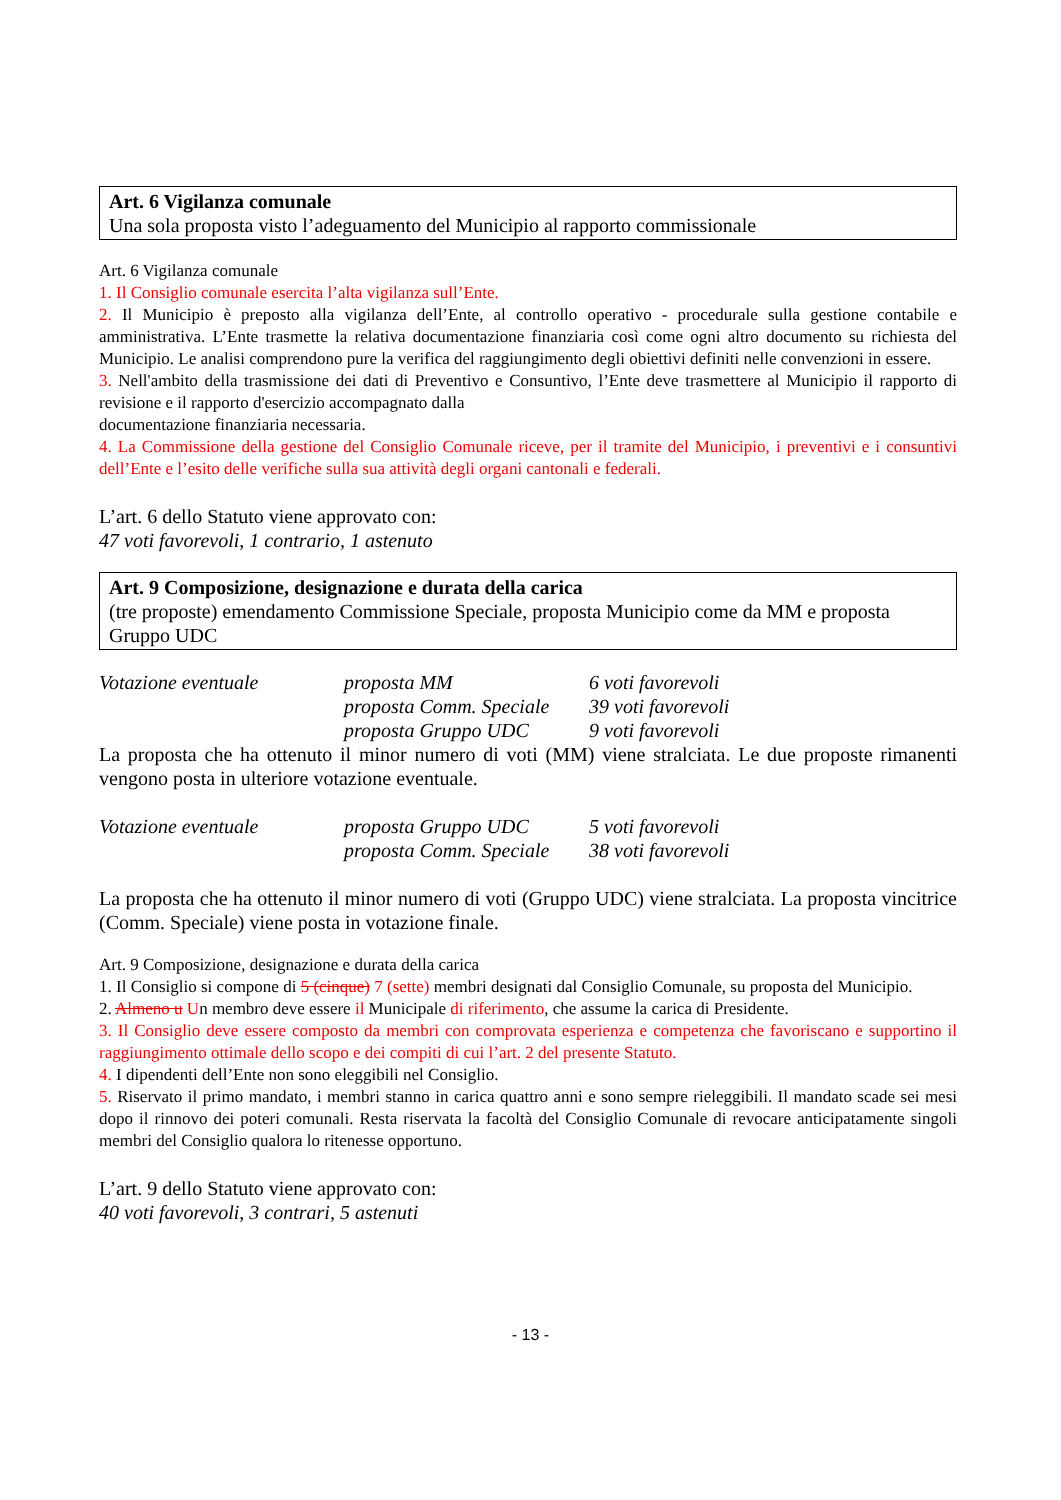Art. 6 Vigilanza comunale
Una sola proposta visto l’adeguamento del Municipio al rapporto commissionale
Art. 6 Vigilanza comunale
1. Il Consiglio comunale esercita l’alta vigilanza sull’Ente.
2. Il Municipio è preposto alla vigilanza dell’Ente, al controllo operativo - procedurale sulla gestione contabile e amministrativa. L’Ente trasmette la relativa documentazione finanziaria così come ogni altro documento su richiesta del Municipio. Le analisi comprendono pure la verifica del raggiungimento degli obiettivi definiti nelle convenzioni in essere.
3. Nell'ambito della trasmissione dei dati di Preventivo e Consuntivo, l’Ente deve trasmettere al Municipio il rapporto di revisione e il rapporto d'esercizio accompagnato dalla
documentazione finanziaria necessaria.
4. La Commissione della gestione del Consiglio Comunale riceve, per il tramite del Municipio, i preventivi e i consuntivi dell’Ente e l’esito delle verifiche sulla sua attività degli organi cantonali e federali.
L’art. 6 dello Statuto viene approvato con:
47 voti favorevoli, 1 contrario, 1 astenuto
Art. 9 Composizione, designazione e durata della carica
(tre proposte) emendamento Commissione Speciale, proposta Municipio come da MM e proposta Gruppo UDC
| Votazione eventuale | proposta MM | 6 voti favorevoli |
| | proposta Comm. Speciale | 39 voti favorevoli |
| | proposta Gruppo UDC | 9 voti favorevoli |
La proposta che ha ottenuto il minor numero di voti (MM) viene stralciata. Le due proposte rimanenti vengono posta in ulteriore votazione eventuale.
| Votazione eventuale | proposta Gruppo UDC | 5 voti favorevoli |
| | proposta Comm. Speciale | 38 voti favorevoli |
La proposta che ha ottenuto il minor numero di voti (Gruppo UDC) viene stralciata. La proposta vincitrice (Comm. Speciale) viene posta in votazione finale.
Art. 9 Composizione, designazione e durata della carica
1. Il Consiglio si compone di 5 (cinque) 7 (sette) membri designati dal Consiglio Comunale, su proposta del Municipio.
2. Almeno u Un membro deve essere il Municipale di riferimento, che assume la carica di Presidente.
3. Il Consiglio deve essere composto da membri con comprovata esperienza e competenza che favoriscano e supportino il raggiungimento ottimale dello scopo e dei compiti di cui l’art. 2 del presente Statuto.
4. I dipendenti dell’Ente non sono eleggibili nel Consiglio.
5. Riservato il primo mandato, i membri stanno in carica quattro anni e sono sempre rieleggibili. Il mandato scade sei mesi dopo il rinnovo dei poteri comunali. Resta riservata la facoltà del Consiglio Comunale di revocare anticipatamente singoli membri del Consiglio qualora lo ritenesse opportuno.
L’art. 9 dello Statuto viene approvato con:
40 voti favorevoli, 3 contrari, 5 astenuti
- 13 -